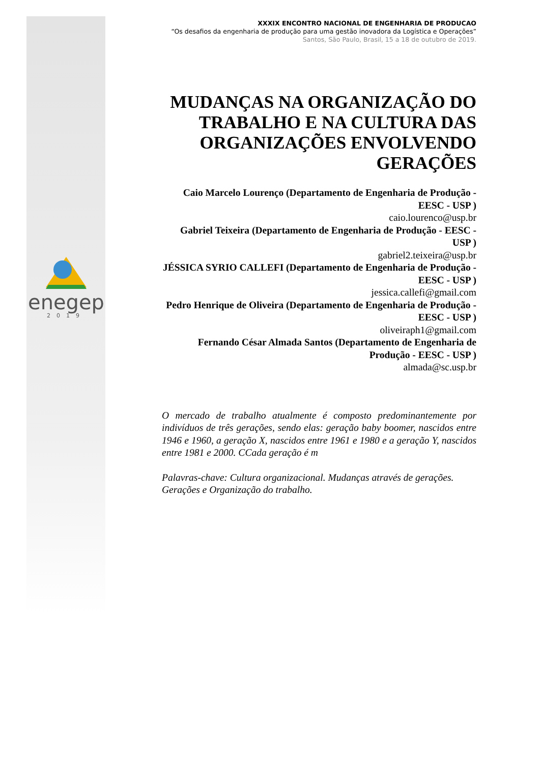enegep
2019
XXXIX ENCONTRO NACIONAL DE ENGENHARIA DE PRODUCAO
“Os desafios da engenharia de produção para uma gestão inovadora da Logística e Operações”
Santos, São Paulo, Brasil, 15 a 18 de outubro de 2019.
MUDANÇAS NA ORGANIZAÇÃO DO TRABALHO E NA CULTURA DAS ORGANIZAÇÕES ENVOLVENDO GERAÇÕES
Caio Marcelo Lourenço (Departamento de Engenharia de Produção - EESC - USP )
caio.lourenco@usp.br
Gabriel Teixeira (Departamento de Engenharia de Produção - EESC - USP )
gabriel2.teixeira@usp.br
JÉSSICA SYRIO CALLEFI (Departamento de Engenharia de Produção - EESC - USP )
jessica.callefi@gmail.com
Pedro Henrique de Oliveira (Departamento de Engenharia de Produção - EESC - USP )
oliveiraph1@gmail.com
Fernando César Almada Santos (Departamento de Engenharia de Produção - EESC - USP )
almada@sc.usp.br
O mercado de trabalho atualmente é composto predominantemente por indivíduos de três gerações, sendo elas: geração baby boomer, nascidos entre 1946 e 1960, a geração X, nascidos entre 1961 e 1980 e a geração Y, nascidos entre 1981 e 2000. CCada geração é m
Palavras-chave: Cultura organizacional. Mudanças através de gerações. Gerações e Organização do trabalho.